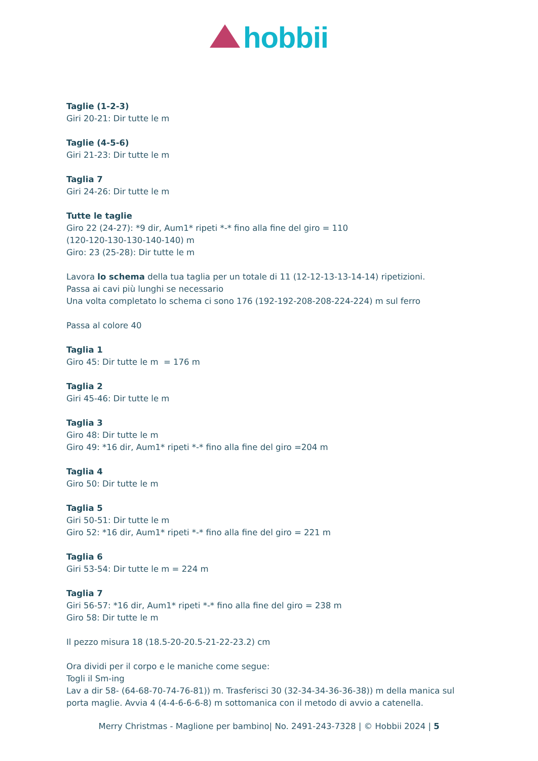hobbii
Taglie (1-2-3)
Giri 20-21: Dir tutte le m
Taglie (4-5-6)
Giri 21-23: Dir tutte le m
Taglia 7
Giri 24-26: Dir tutte le m
Tutte le taglie
Giro 22 (24-27): *9 dir, Aum1* ripeti *-* fino alla fine del giro = 110
(120-120-130-130-140-140) m
Giro: 23 (25-28): Dir tutte le m
Lavora lo schema della tua taglia per un totale di 11 (12-12-13-13-14-14) ripetizioni.
Passa ai cavi più lunghi se necessario
Una volta completato lo schema ci sono 176 (192-192-208-208-224-224) m sul ferro
Passa al colore 40
Taglia 1
Giro 45: Dir tutte le m = 176 m
Taglia 2
Giri 45-46: Dir tutte le m
Taglia 3
Giro 48: Dir tutte le m
Giro 49: *16 dir, Aum1* ripeti *-* fino alla fine del giro =204 m
Taglia 4
Giro 50: Dir tutte le m
Taglia 5
Giri 50-51: Dir tutte le m
Giro 52: *16 dir, Aum1* ripeti *-* fino alla fine del giro = 221 m
Taglia 6
Giri 53-54: Dir tutte le m = 224 m
Taglia 7
Giri 56-57: *16 dir, Aum1* ripeti *-* fino alla fine del giro = 238 m
Giro 58: Dir tutte le m
Il pezzo misura 18 (18.5-20-20.5-21-22-23.2) cm
Ora dividi per il corpo e le maniche come segue:
Togli il Sm-ing
Lav a dir 58- (64-68-70-74-76-81)) m. Trasferisci 30 (32-34-34-36-36-38)) m della manica sul porta maglie. Avvia 4 (4-4-6-6-6-8) m sottomanica con il metodo di avvio a catenella.
Merry Christmas - Maglione per bambino| No. 2491-243-7328 | © Hobbii 2024 | 5